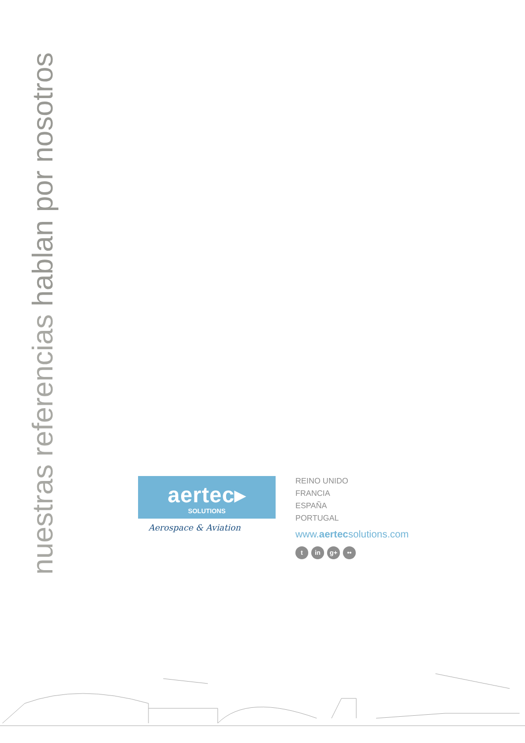nuestras referencias hablan por nosotros
aertec▸
SOLUTIONS
Aerospace & Aviation
REINO UNIDO
FRANCIA
ESPAÑA
PORTUGAL
www.aertecsolutions.com
tin g+ ••